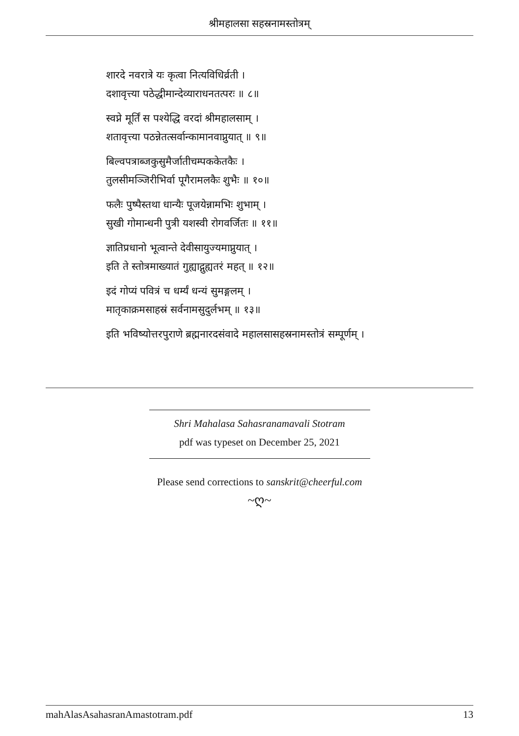श्रीमहालसा सहस्रनामस्तोत्रम्
शारदे नवरात्रे यः कृत्वा नित्यविधिर्व्रती ।
दशावृत्त्या पठेद्धीमान्देव्याराधनतत्परः ॥ ८॥
स्वप्ने मूर्तिं स पश्येद्धि वरदां श्रीमहालसाम् ।
शतावृत्त्या पठन्नेतत्सर्वान्कामानवाप्नुयात् ॥ ९॥
बिल्वपत्राब्जकुसुमैर्जातीचम्पककेतकैः ।
तुलसीमञ्जिरीभिर्वा पूगैरामलकैः शुभैः ॥ १०॥
फलैः पुष्पैस्तथा धान्यैः पूजयेन्नामभिः शुभाम् ।
सुखी गोमान्धनी पुत्री यशस्वी रोगवर्जितः ॥ ११॥
ज्ञातिप्रधानो भूत्वान्ते देवीसायुज्यमाप्नुयात् ।
इति ते स्तोत्रमाख्यातं गुह्याद्गुह्यतरं महत् ॥ १२॥
इदं गोप्यं पवित्रं च धर्म्यं धन्यं सुमङ्गलम् ।
मातृकाक्रमसाहस्रं सर्वनामसुदुर्लभम् ॥ १३॥
इति भविष्योत्तरपुराणे ब्रह्मनारदसंवादे महालसासहस्रनामस्तोत्रं सम्पूर्णम् ।
Shri Mahalasa Sahasranamavali Stotram
pdf was typeset on December 25, 2021
Please send corrections to sanskrit@cheerful.com
~ღ~
mahAlasAsahasranAmastotram.pdf 13